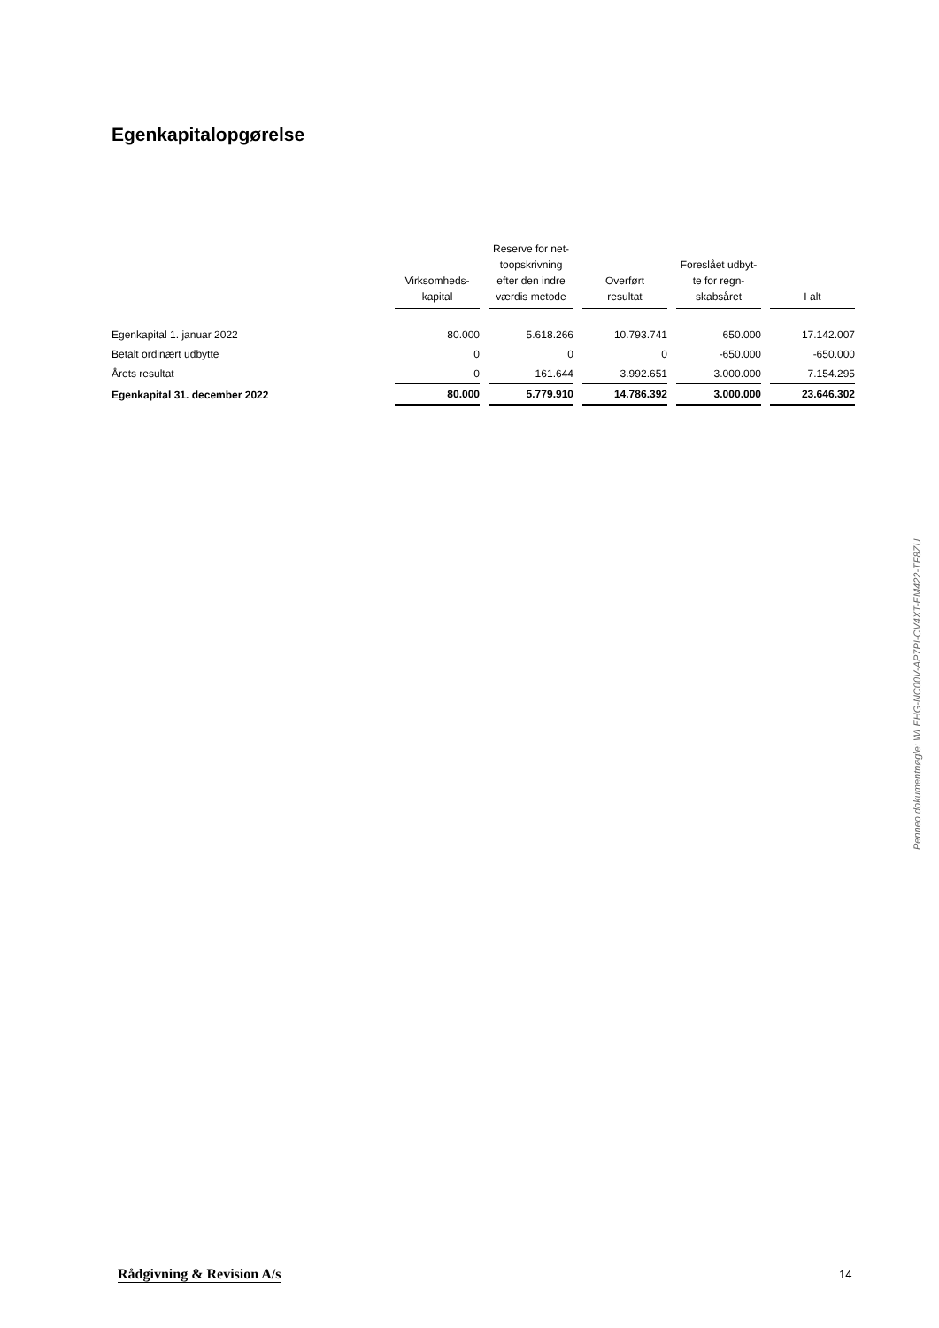Egenkapitalopgørelse
| | Virksomheds- kapital | | Reserve for net- toopskrivning efter den indre værdis metode | | Overført resultat | | Foreslået udbyt- te for regn- skabsåret | | I alt |
| --- | --- | --- | --- | --- | --- | --- | --- | --- | --- |
| Egenkapital 1. januar 2022 | 80.000 | | 5.618.266 | | 10.793.741 | | 650.000 | | 17.142.007 |
| Betalt ordinært udbytte | 0 | | 0 | | 0 | | -650.000 | | -650.000 |
| Årets resultat | 0 | | 161.644 | | 3.992.651 | | 3.000.000 | | 7.154.295 |
| Egenkapital 31. december 2022 | 80.000 | | 5.779.910 | | 14.786.392 | | 3.000.000 | | 23.646.302 |
Penneo dokumentnøgle: WLEHG-NC00V-AP7PI-CV4XT-EM422-TF8ZU
Rådgivning & Revision A/s 14